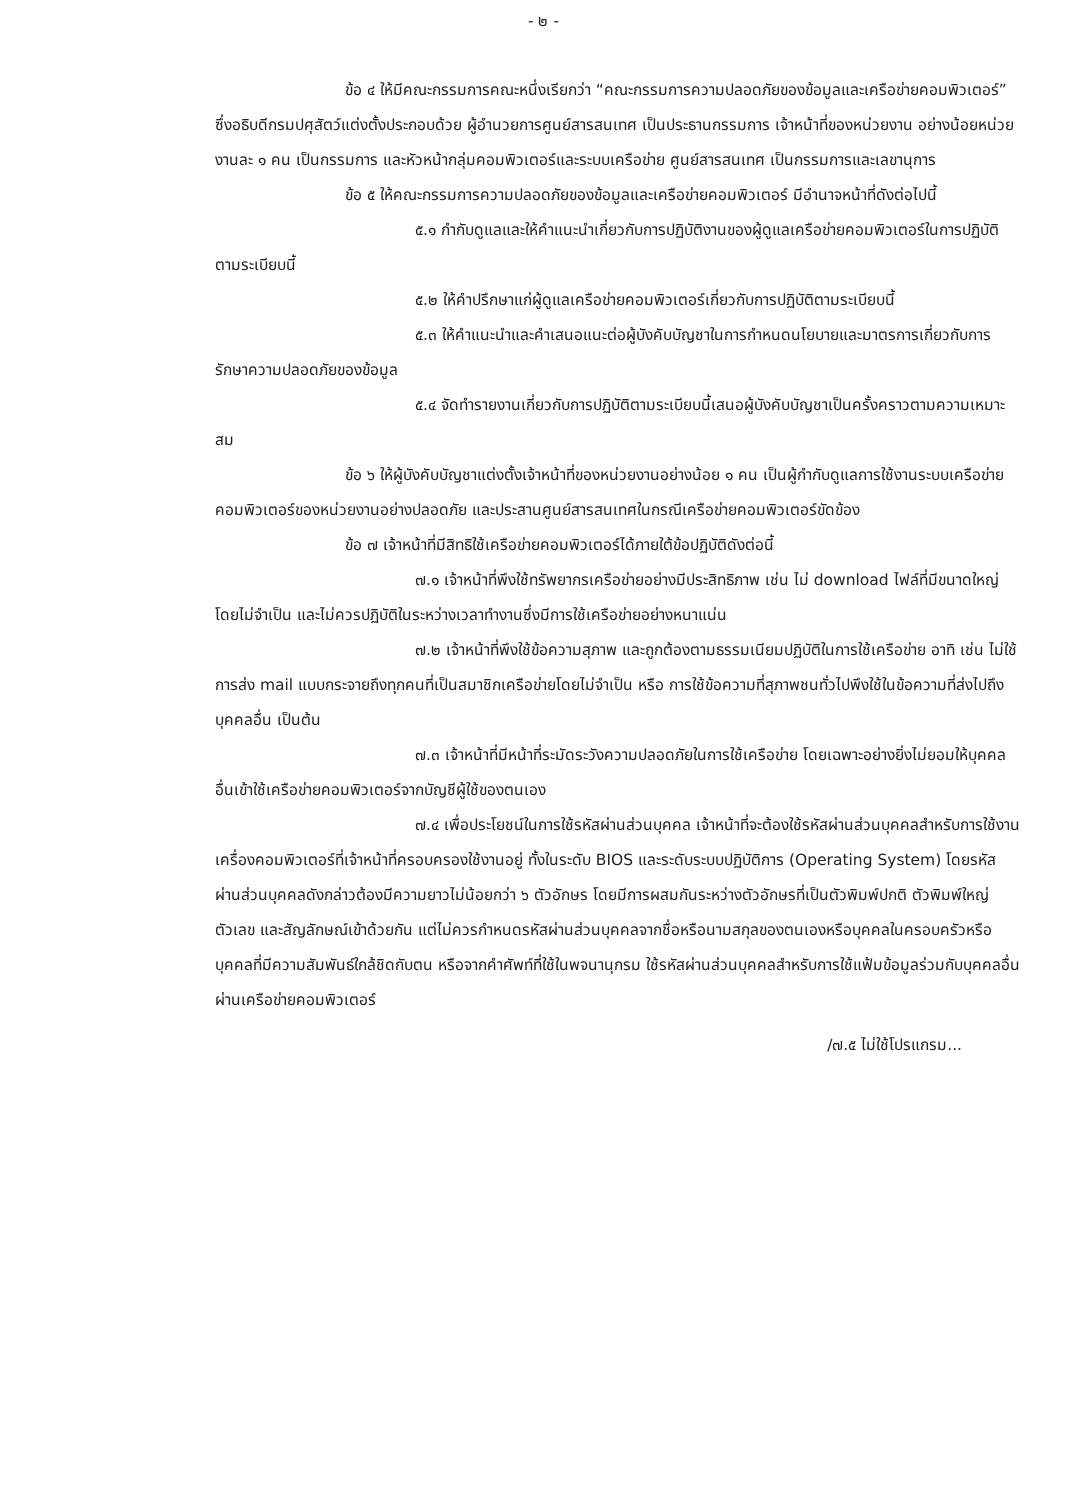- ๒ -
ข้อ ๔ ให้มีคณะกรรมการคณะหนึ่งเรียกว่า “คณะกรรมการความปลอดภัยของข้อมูลและเครือข่ายคอมพิวเตอร์” ซึ่งอธิบดีกรมปศุสัตว์แต่งตั้งประกอบด้วย ผู้อำนวยการศูนย์สารสนเทศ เป็นประธานกรรมการ เจ้าหน้าที่ของหน่วยงาน อย่างน้อยหน่วยงานละ ๑ คน เป็นกรรมการ และหัวหน้ากลุ่มคอมพิวเตอร์และระบบเครือข่าย ศูนย์สารสนเทศ เป็นกรรมการและเลขานุการ
ข้อ ๕ ให้คณะกรรมการความปลอดภัยของข้อมูลและเครือข่ายคอมพิวเตอร์ มีอำนาจหน้าที่ดังต่อไปนี้
๕.๑ กำกับดูแลและให้คำแนะนำเกี่ยวกับการปฏิบัติงานของผู้ดูแลเครือข่ายคอมพิวเตอร์ในการปฏิบัติตามระเบียบนี้
๕.๒ ให้คำปรึกษาแก่ผู้ดูแลเครือข่ายคอมพิวเตอร์เกี่ยวกับการปฏิบัติตามระเบียบนี้
๕.๓ ให้คำแนะนำและคำเสนอแนะต่อผู้บังคับบัญชาในการกำหนดนโยบายและมาตรการเกี่ยวกับการรักษาความปลอดภัยของข้อมูล
๕.๔ จัดทำรายงานเกี่ยวกับการปฏิบัติตามระเบียบนี้เสนอผู้บังคับบัญชาเป็นครั้งคราวตามความเหมาะสม
ข้อ ๖ ให้ผู้บังคับบัญชาแต่งตั้งเจ้าหน้าที่ของหน่วยงานอย่างน้อย ๑ คน เป็นผู้กำกับดูแลการใช้งานระบบเครือข่ายคอมพิวเตอร์ของหน่วยงานอย่างปลอดภัย และประสานศูนย์สารสนเทศในกรณีเครือข่ายคอมพิวเตอร์ขัดข้อง
ข้อ ๗ เจ้าหน้าที่มีสิทธิใช้เครือข่ายคอมพิวเตอร์ได้ภายใต้ข้อปฏิบัติดังต่อนี้
๗.๑ เจ้าหน้าที่พึงใช้ทรัพยากรเครือข่ายอย่างมีประสิทธิภาพ เช่น ไม่ download ไฟล์ที่มีขนาดใหญ่โดยไม่จำเป็น และไม่ควรปฏิบัติในระหว่างเวลาทำงานซึ่งมีการใช้เครือข่ายอย่างหนาแน่น
๗.๒ เจ้าหน้าที่พึงใช้ข้อความสุภาพ และถูกต้องตามธรรมเนียมปฏิบัติในการใช้เครือข่าย อาทิ เช่น ไม่ใช้การส่ง mail แบบกระจายถึงทุกคนที่เป็นสมาชิกเครือข่ายโดยไม่จำเป็น หรือ การใช้ข้อความที่สุภาพชนทั่วไปพึงใช้ในข้อความที่ส่งไปถึงบุคคลอื่น เป็นต้น
๗.๓ เจ้าหน้าที่มีหน้าที่ระมัดระวังความปลอดภัยในการใช้เครือข่าย โดยเฉพาะอย่างยิ่งไม่ยอมให้บุคคลอื่นเข้าใช้เครือข่ายคอมพิวเตอร์จากบัญชีผู้ใช้ของตนเอง
๗.๔ เพื่อประโยชน์ในการใช้รหัสผ่านส่วนบุคคล เจ้าหน้าที่จะต้องใช้รหัสผ่านส่วนบุคคลสำหรับการใช้งานเครื่องคอมพิวเตอร์ที่เจ้าหน้าที่ครอบครองใช้งานอยู่ ทั้งในระดับ BIOS และระดับระบบปฏิบัติการ (Operating System) โดยรหัสผ่านส่วนบุคคลดังกล่าวต้องมีความยาวไม่น้อยกว่า ๖ ตัวอักษร โดยมีการผสมกันระหว่างตัวอักษรที่เป็นตัวพิมพ์ปกติ ตัวพิมพ์ใหญ่ ตัวเลข และสัญลักษณ์เข้าด้วยกัน แต่ไม่ควรกำหนดรหัสผ่านส่วนบุคคลจากชื่อหรือนามสกุลของตนเองหรือบุคคลในครอบครัวหรือบุคคลที่มีความสัมพันธ์ใกล้ชิดกับตน หรือจากคำศัพท์ที่ใช้ในพจนานุกรม ใช้รหัสผ่านส่วนบุคคลสำหรับการใช้แฟ้มข้อมูลร่วมกับบุคคลอื่นผ่านเครือข่ายคอมพิวเตอร์
/๗.๕ ไม่ใช้โปรแกรม...